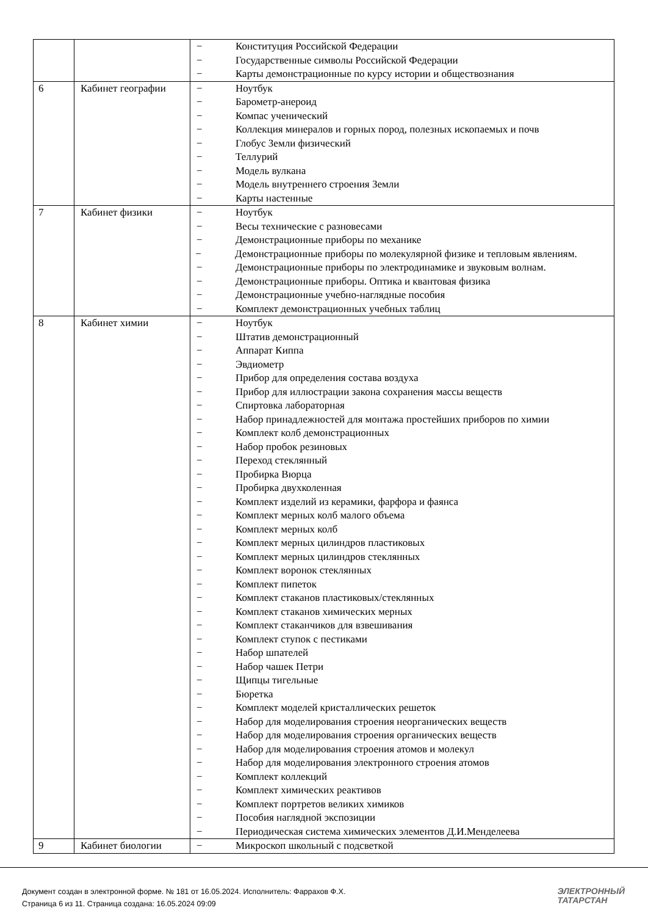| | | − Конституция Российской Федерации − Государственные символы Российской Федерации − Карты демонстрационные по курсу истории и обществознания |
| 6 | Кабинет географии | − Ноутбук − Барометр-анероид − Компас ученический − Коллекция минералов и горных пород, полезных ископаемых и почв − Глобус Земли физический − Теллурий − Модель вулкана − Модель внутреннего строения Земли − Карты настенные |
| 7 | Кабинет физики | − Ноутбук − Весы технические с разновесами − Демонстрационные приборы по механике − Демонстрационные приборы по молекулярной физике и тепловым явлениям. − Демонстрационные приборы по электродинамике и звуковым волнам. − Демонстрационные приборы. Оптика и квантовая физика − Демонстрационные учебно-наглядные пособия − Комплект демонстрационных учебных таблиц |
| 8 | Кабинет химии | − Ноутбук − Штатив демонстрационный − Аппарат Киппа − Эвдиометр − Прибор для определения состава воздуха − Прибор для иллюстрации закона сохранения массы веществ − Спиртовка лабораторная − Набор принадлежностей для монтажа простейших приборов по химии − Комплект колб демонстрационных − Набор пробок резиновых − Переход стеклянный − Пробирка Вюрца − Пробирка двухколенная − Комплект изделий из керамики, фарфора и фаянса − Комплект мерных колб малого объема − Комплект мерных колб − Комплект мерных цилиндров пластиковых − Комплект мерных цилиндров стеклянных − Комплект воронок стеклянных − Комплект пипеток − Комплект стаканов пластиковых/стеклянных − Комплект стаканов химических мерных − Комплект стаканчиков для взвешивания − Комплект ступок с пестиками − Набор шпателей − Набор чашек Петри − Щипцы тигельные − Бюретка − Комплект моделей кристаллических решеток − Набор для моделирования строения неорганических веществ − Набор для моделирования строения органических веществ − Набор для моделирования строения атомов и молекул − Набор для моделирования электронного строения атомов − Комплект коллекций − Комплект химических реактивов − Комплект портретов великих химиков − Пособия наглядной экспозиции − Периодическая система химических элементов Д.И.Менделеева |
| 9 | Кабинет биологии | − Микроскоп школьный с подсветкой |
Документ создан в электронной форме. № 181 от 16.05.2024. Исполнитель: Фаррахов Ф.Х.
Страница 6 из 11. Страница создана: 16.05.2024 09:09
ЭЛЕКТРОННЫЙ
ТАТАРСТАН